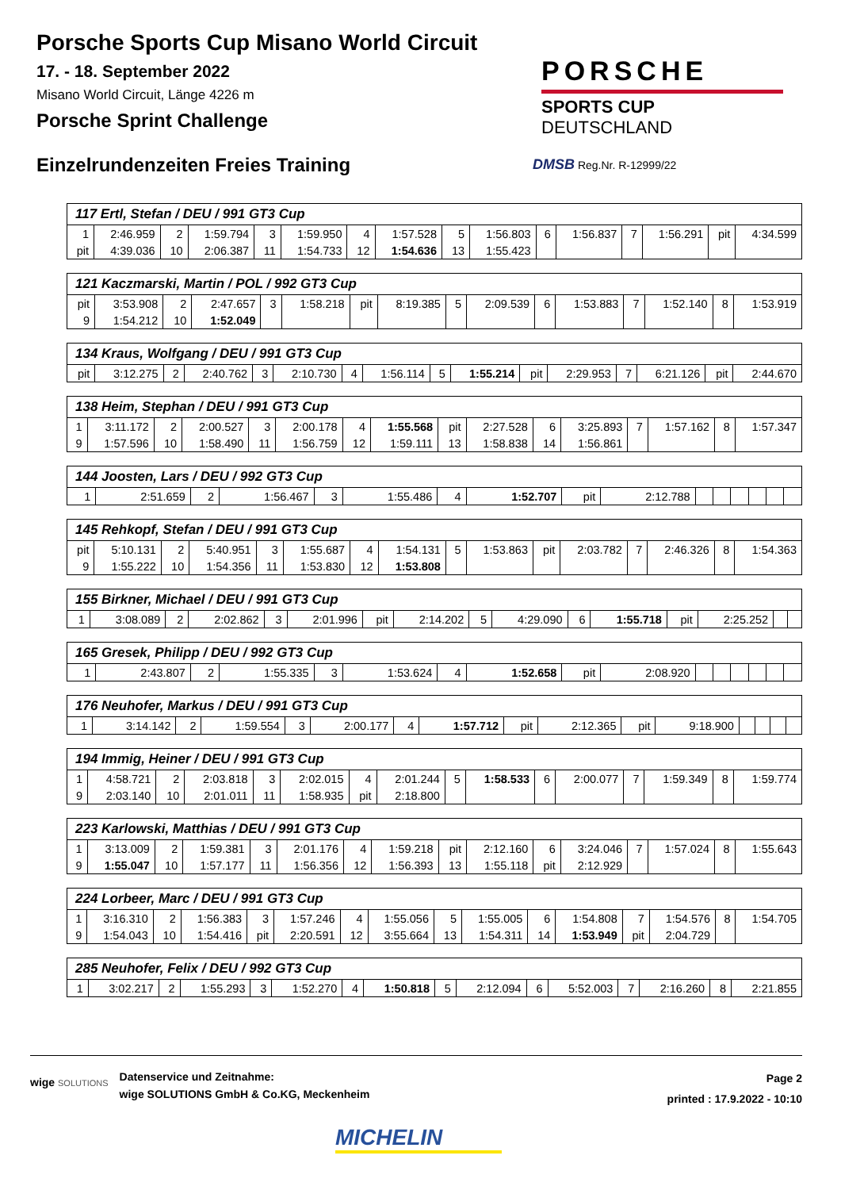Porsche Sports Cup Misano World Circuit
17. - 18. September 2022
Misano World Circuit, Länge 4226 m
Porsche Sprint Challenge
Einzelrundenzeiten Freies Training
PORSCHE
SPORTS CUP
DEUTSCHLAND
DMSB Reg.Nr. R-12999/22
| 117 Ertl, Stefan / DEU / 991 GT3 Cup | | | | | | | | | | | | | | | |
| --- | --- | --- | --- | --- | --- | --- | --- | --- | --- | --- | --- | --- | --- | --- | --- |
| 1 | 2:46.959 | 2 | 1:59.794 | 3 | 1:59.950 | 4 | 1:57.528 | 5 | 1:56.803 | 6 | 1:56.837 | 7 | 1:56.291 | pit | 4:34.599 |
| pit | 4:39.036 | 10 | 2:06.387 | 11 | 1:54.733 | 12 | 1:54.636 | 13 | 1:55.423 | | | | | | |
| 121 Kaczmarski, Martin / POL / 992 GT3 Cup | | | | | | | | | | | | | | | |
| --- | --- | --- | --- | --- | --- | --- | --- | --- | --- | --- | --- | --- | --- | --- | --- |
| pit | 3:53.908 | 2 | 2:47.657 | 3 | 1:58.218 | pit | 8:19.385 | 5 | 2:09.539 | 6 | 1:53.883 | 7 | 1:52.140 | 8 | 1:53.919 |
| 9 | 1:54.212 | 10 | 1:52.049 | | | | | | | | | | | | |
| 134 Kraus, Wolfgang / DEU / 991 GT3 Cup | | | | | | | | | | | | | | | |
| --- | --- | --- | --- | --- | --- | --- | --- | --- | --- | --- | --- | --- | --- | --- | --- |
| pit | 3:12.275 | 2 | 2:40.762 | 3 | 2:10.730 | 4 | 1:56.114 | 5 | 1:55.214 | pit | 2:29.953 | 7 | 6:21.126 | pit | 2:44.670 |
| 138 Heim, Stephan / DEU / 991 GT3 Cup | | | | | | | | | | | | | | | |
| --- | --- | --- | --- | --- | --- | --- | --- | --- | --- | --- | --- | --- | --- | --- | --- |
| 1 | 3:11.172 | 2 | 2:00.527 | 3 | 2:00.178 | 4 | 1:55.568 | pit | 2:27.528 | 6 | 3:25.893 | 7 | 1:57.162 | 8 | 1:57.347 |
| 9 | 1:57.596 | 10 | 1:58.490 | 11 | 1:56.759 | 12 | 1:59.111 | 13 | 1:58.838 | 14 | 1:56.861 | | | | |
| 144 Joosten, Lars / DEU / 992 GT3 Cup | | | | | | | | | | | | | | | |
| --- | --- | --- | --- | --- | --- | --- | --- | --- | --- | --- | --- | --- | --- | --- | --- |
| 1 | 2:51.659 | 2 | 1:56.467 | 3 | 1:55.486 | 4 | 1:52.707 | pit | 2:12.788 | | | | | | |
| 145 Rehkopf, Stefan / DEU / 991 GT3 Cup | | | | | | | | | | | | | | | |
| --- | --- | --- | --- | --- | --- | --- | --- | --- | --- | --- | --- | --- | --- | --- | --- |
| pit | 5:10.131 | 2 | 5:40.951 | 3 | 1:55.687 | 4 | 1:54.131 | 5 | 1:53.863 | pit | 2:03.782 | 7 | 2:46.326 | 8 | 1:54.363 |
| 9 | 1:55.222 | 10 | 1:54.356 | 11 | 1:53.830 | 12 | 1:53.808 | | | | | | | | |
| 155 Birkner, Michael / DEU / 991 GT3 Cup | | | | | | | | | | | | | | | |
| --- | --- | --- | --- | --- | --- | --- | --- | --- | --- | --- | --- | --- | --- | --- | --- |
| 1 | 3:08.089 | 2 | 2:02.862 | 3 | 2:01.996 | pit | 2:14.202 | 5 | 4:29.090 | 6 | 1:55.718 | pit | 2:25.252 | | |
| 165 Gresek, Philipp / DEU / 992 GT3 Cup | | | | | | | | | | | | | | | |
| --- | --- | --- | --- | --- | --- | --- | --- | --- | --- | --- | --- | --- | --- | --- | --- |
| 1 | 2:43.807 | 2 | 1:55.335 | 3 | 1:53.624 | 4 | 1:52.658 | pit | 2:08.920 | | | | | | |
| 176 Neuhofer, Markus / DEU / 991 GT3 Cup | | | | | | | | | | | | | | | |
| --- | --- | --- | --- | --- | --- | --- | --- | --- | --- | --- | --- | --- | --- | --- | --- |
| 1 | 3:14.142 | 2 | 1:59.554 | 3 | 2:00.177 | 4 | 1:57.712 | pit | 2:12.365 | pit | 9:18.900 | | | | |
| 194 Immig, Heiner / DEU / 991 GT3 Cup | | | | | | | | | | | | | | | |
| --- | --- | --- | --- | --- | --- | --- | --- | --- | --- | --- | --- | --- | --- | --- | --- |
| 1 | 4:58.721 | 2 | 2:03.818 | 3 | 2:02.015 | 4 | 2:01.244 | 5 | 1:58.533 | 6 | 2:00.077 | 7 | 1:59.349 | 8 | 1:59.774 |
| 9 | 2:03.140 | 10 | 2:01.011 | 11 | 1:58.935 | pit | 2:18.800 | | | | | | | | |
| 223 Karlowski, Matthias / DEU / 991 GT3 Cup | | | | | | | | | | | | | | | |
| --- | --- | --- | --- | --- | --- | --- | --- | --- | --- | --- | --- | --- | --- | --- | --- |
| 1 | 3:13.009 | 2 | 1:59.381 | 3 | 2:01.176 | 4 | 1:59.218 | pit | 2:12.160 | 6 | 3:24.046 | 7 | 1:57.024 | 8 | 1:55.643 |
| 9 | 1:55.047 | 10 | 1:57.177 | 11 | 1:56.356 | 12 | 1:56.393 | 13 | 1:55.118 | pit | 2:12.929 | | | | |
| 224 Lorbeer, Marc / DEU / 991 GT3 Cup | | | | | | | | | | | | | | | |
| --- | --- | --- | --- | --- | --- | --- | --- | --- | --- | --- | --- | --- | --- | --- | --- |
| 1 | 3:16.310 | 2 | 1:56.383 | 3 | 1:57.246 | 4 | 1:55.056 | 5 | 1:55.005 | 6 | 1:54.808 | 7 | 1:54.576 | 8 | 1:54.705 |
| 9 | 1:54.043 | 10 | 1:54.416 | pit | 2:20.591 | 12 | 3:55.664 | 13 | 1:54.311 | 14 | 1:53.949 | pit | 2:04.729 | | |
| 285 Neuhofer, Felix / DEU / 992 GT3 Cup | | | | | | | | | | | | | | | |
| --- | --- | --- | --- | --- | --- | --- | --- | --- | --- | --- | --- | --- | --- | --- | --- |
| 1 | 3:02.217 | 2 | 1:55.293 | 3 | 1:52.270 | 4 | 1:50.818 | 5 | 2:12.094 | 6 | 5:52.003 | 7 | 2:16.260 | 8 | 2:21.855 |
wige SOLUTIONS
Datenservice und Zeitnahme:
wige SOLUTIONS GmbH & Co.KG, Meckenheim
Page 2
printed : 17.9.2022 - 10:10
MICHELIN